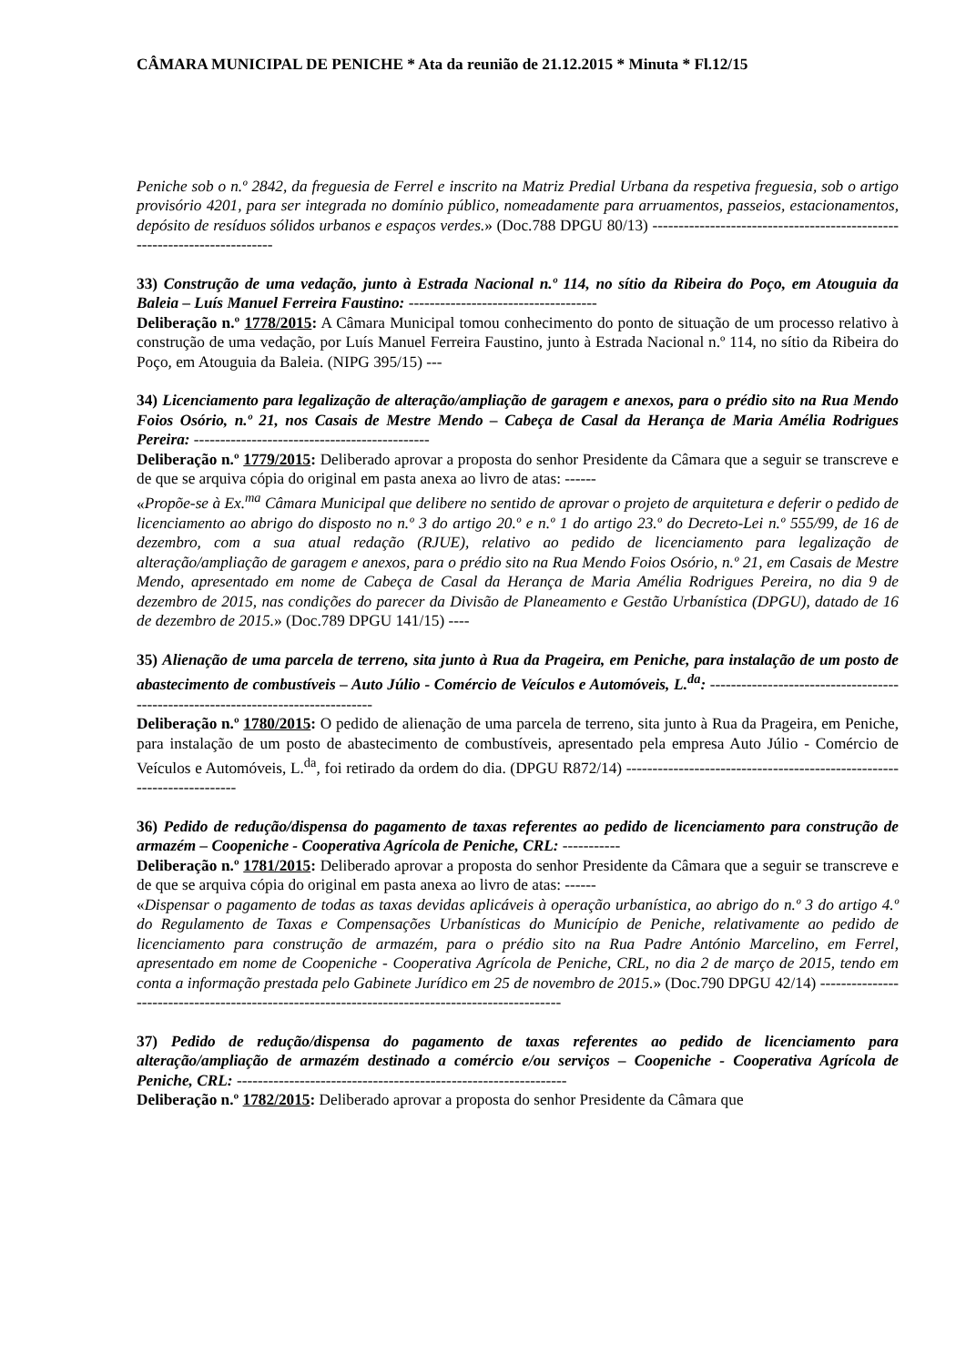CÂMARA MUNICIPAL DE PENICHE * Ata da reunião de 21.12.2015 * Minuta * Fl.12/15
Peniche sob o n.º 2842, da freguesia de Ferrel e inscrito na Matriz Predial Urbana da respetiva freguesia, sob o artigo provisório 4201, para ser integrada no domínio público, nomeadamente para arruamentos, passeios, estacionamentos, depósito de resíduos sólidos urbanos e espaços verdes.» (Doc.788 DPGU 80/13) -------------------------------------------------------------------------
33) Construção de uma vedação, junto à Estrada Nacional n.º 114, no sítio da Ribeira do Poço, em Atouguia da Baleia – Luís Manuel Ferreira Faustino: ------------------------------------
Deliberação n.º 1778/2015: A Câmara Municipal tomou conhecimento do ponto de situação de um processo relativo à construção de uma vedação, por Luís Manuel Ferreira Faustino, junto à Estrada Nacional n.º 114, no sítio da Ribeira do Poço, em Atouguia da Baleia. (NIPG 395/15) ---
34) Licenciamento para legalização de alteração/ampliação de garagem e anexos, para o prédio sito na Rua Mendo Foios Osório, n.º 21, nos Casais de Mestre Mendo – Cabeça de Casal da Herança de Maria Amélia Rodrigues Pereira: ---------------------------------------------
Deliberação n.º 1779/2015: Deliberado aprovar a proposta do senhor Presidente da Câmara que a seguir se transcreve e de que se arquiva cópia do original em pasta anexa ao livro de atas: ------
«Propõe-se à Ex.<sup>ma</sup> Câmara Municipal que delibere no sentido de aprovar o projeto de arquitetura e deferir o pedido de licenciamento ao abrigo do disposto no n.º 3 do artigo 20.º e n.º 1 do artigo 23.º do Decreto-Lei n.º 555/99, de 16 de dezembro, com a sua atual redação (RJUE), relativo ao pedido de licenciamento para legalização de alteração/ampliação de garagem e anexos, para o prédio sito na Rua Mendo Foios Osório, n.º 21, em Casais de Mestre Mendo, apresentado em nome de Cabeça de Casal da Herança de Maria Amélia Rodrigues Pereira, no dia 9 de dezembro de 2015, nas condições do parecer da Divisão de Planeamento e Gestão Urbanística (DPGU), datado de 16 de dezembro de 2015.» (Doc.789 DPGU 141/15) ----
35) Alienação de uma parcela de terreno, sita junto à Rua da Prageira, em Peniche, para instalação de um posto de abastecimento de combustíveis – Auto Júlio - Comércio de Veículos e Automóveis, L.<sup>da</sup>: ---------------------------------------------------------------------------------
Deliberação n.º 1780/2015: O pedido de alienação de uma parcela de terreno, sita junto à Rua da Prageira, em Peniche, para instalação de um posto de abastecimento de combustíveis, apresentado pela empresa Auto Júlio - Comércio de Veículos e Automóveis, L.<sup>da</sup>, foi retirado da ordem do dia. (DPGU R872/14) -----------------------------------------------------------------------
36) Pedido de redução/dispensa do pagamento de taxas referentes ao pedido de licenciamento para construção de armazém – Coopeniche - Cooperativa Agrícola de Peniche, CRL: -----------
Deliberação n.º 1781/2015: Deliberado aprovar a proposta do senhor Presidente da Câmara que a seguir se transcreve e de que se arquiva cópia do original em pasta anexa ao livro de atas: ------
«Dispensar o pagamento de todas as taxas devidas aplicáveis à operação urbanística, ao abrigo do n.º 3 do artigo 4.º do Regulamento de Taxas e Compensações Urbanísticas do Município de Peniche, relativamente ao pedido de licenciamento para construção de armazém, para o prédio sito na Rua Padre António Marcelino, em Ferrel, apresentado em nome de Coopeniche - Cooperativa Agrícola de Peniche, CRL, no dia 2 de março de 2015, tendo em conta a informação prestada pelo Gabinete Jurídico em 25 de novembro de 2015.» (Doc.790 DPGU 42/14) ------------------------------------------------------------------------------------------------
37) Pedido de redução/dispensa do pagamento de taxas referentes ao pedido de licenciamento para alteração/ampliação de armazém destinado a comércio e/ou serviços – Coopeniche - Cooperativa Agrícola de Peniche, CRL: ---------------------------------------------------------------
Deliberação n.º 1782/2015: Deliberado aprovar a proposta do senhor Presidente da Câmara que